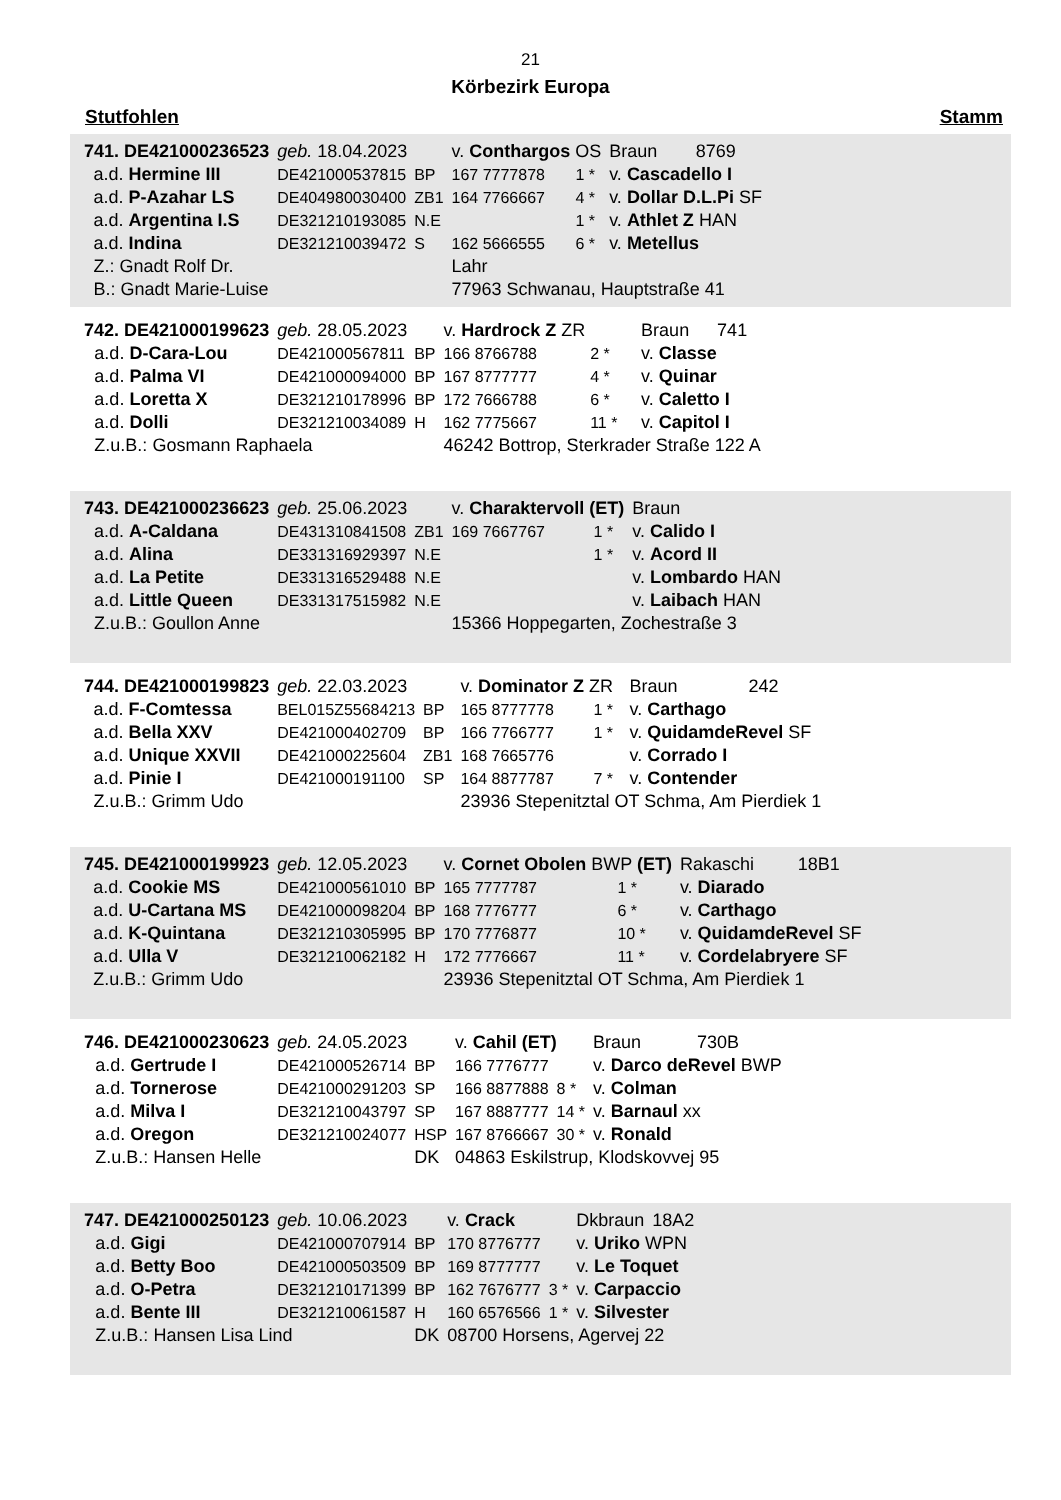21
Körbezirk Europa
Stutfohlen Stamm
| 741. DE421000236523 | | geb. 18.04.2023 | | v. Conthargos OS | | | Braun | 8769 |
| | a.d. Hermine III | DE421000537815 | BP | 167 7777878 | 1 * | v. Cascadello I | | |
| | a.d. P-Azahar LS | DE404980030400 | ZB1 | 164 7766667 | 4 * | v. Dollar D.L.Pi SF | | |
| | a.d. Argentina I.S | DE321210193085 | N.E | | 1 * | v. Athlet Z HAN | | |
| | a.d. Indina | DE321210039472 | S | 162 5666555 | 6 * | v. Metellus | | |
| | Z.: Gnadt Rolf Dr. | | | Lahr | | | | |
| | B.: Gnadt Marie-Luise | | | 77963 Schwanau, Hauptstraße 41 | | | | |
| 742. DE421000199623 | | geb. 28.05.2023 | | v. Hardrock Z ZR | | | Braun | 741 |
| | a.d. D-Cara-Lou | DE421000567811 | BP | 166 8766788 | 2 * | v. Classe | | |
| | a.d. Palma VI | DE421000094000 | BP | 167 8777777 | 4 * | v. Quinar | | |
| | a.d. Loretta X | DE321210178996 | BP | 172 7666788 | 6 * | v. Caletto I | | |
| | a.d. Dolli | DE321210034089 | H | 162 7775667 | 11 * | v. Capitol I | | |
| | Z.u.B.: Gosmann Raphaela | | | 46242 Bottrop, Sterkrader Straße 122 A | | | | |
| 743. DE421000236623 | | geb. 25.06.2023 | | v. Charaktervoll (ET) | | | Braun | |
| | a.d. A-Caldana | DE431310841508 | ZB1 | 169 7667767 | 1 * | v. Calido I | | |
| | a.d. Alina | DE331316929397 | N.E | | 1 * | v. Acord II | | |
| | a.d. La Petite | DE331316529488 | N.E | | | v. Lombardo HAN | | |
| | a.d. Little Queen | DE331317515982 | N.E | | | v. Laibach HAN | | |
| | Z.u.B.: Goullon Anne | | | 15366 Hoppegarten, Zochestraße 3 | | | | |
| 744. DE421000199823 | | geb. 22.03.2023 | | v. Dominator Z ZR | | | Braun | 242 |
| | a.d. F-Comtessa | BEL015Z55684213 | BP | 165 8777778 | 1 * | v. Carthago | | |
| | a.d. Bella XXV | DE421000402709 | BP | 166 7766777 | 1 * | v. QuidamdeRevel SF | | |
| | a.d. Unique XXVII | DE421000225604 | ZB1 | 168 7665776 | | v. Corrado I | | |
| | a.d. Pinie I | DE421000191100 | SP | 164 8877787 | 7 * | v. Contender | | |
| | Z.u.B.: Grimm Udo | | | 23936 Stepenitztal OT Schma, Am Pierdiek 1 | | | | |
| 745. DE421000199923 | | geb. 12.05.2023 | | v. Cornet Obolen BWP (ET) | | | Rakaschi | 18B1 |
| | a.d. Cookie MS | DE421000561010 | BP | 165 7777787 | 1 * | v. Diarado | | |
| | a.d. U-Cartana MS | DE421000098204 | BP | 168 7776777 | 6 * | v. Carthago | | |
| | a.d. K-Quintana | DE321210305995 | BP | 170 7776877 | 10 * | v. QuidamdeRevel SF | | |
| | a.d. Ulla V | DE321210062182 | H | 172 7776667 | 11 * | v. Cordelabryere SF | | |
| | Z.u.B.: Grimm Udo | | | 23936 Stepenitztal OT Schma, Am Pierdiek 1 | | | | |
| 746. DE421000230623 | | geb. 24.05.2023 | | v. Cahil (ET) | | | Braun | 730B |
| | a.d. Gertrude I | DE421000526714 | BP | 166 7776777 | | v. Darco deRevel BWP | | |
| | a.d. Tornerose | DE421000291203 | SP | 166 8877888 | 8 * | v. Colman | | |
| | a.d. Milva I | DE321210043797 | SP | 167 8887777 | 14 * | v. Barnaul xx | | |
| | a.d. Oregon | DE321210024077 | HSP | 167 8766667 | 30 * | v. Ronald | | |
| | Z.u.B.: Hansen Helle | | DK | 04863 Eskilstrup, Klodskovvej 95 | | | | |
| 747. DE421000250123 | | geb. 10.06.2023 | | v. Crack | | | Dkbraun | 18A2 |
| | a.d. Gigi | DE421000707914 | BP | 170 8776777 | | v. Uriko WPN | | |
| | a.d. Betty Boo | DE421000503509 | BP | 169 8777777 | | v. Le Toquet | | |
| | a.d. O-Petra | DE321210171399 | BP | 162 7676777 | 3 * | v. Carpaccio | | |
| | a.d. Bente III | DE321210061587 | H | 160 6576566 | 1 * | v. Silvester | | |
| | Z.u.B.: Hansen Lisa Lind | | DK | 08700 Horsens, Agervej 22 | | | | |